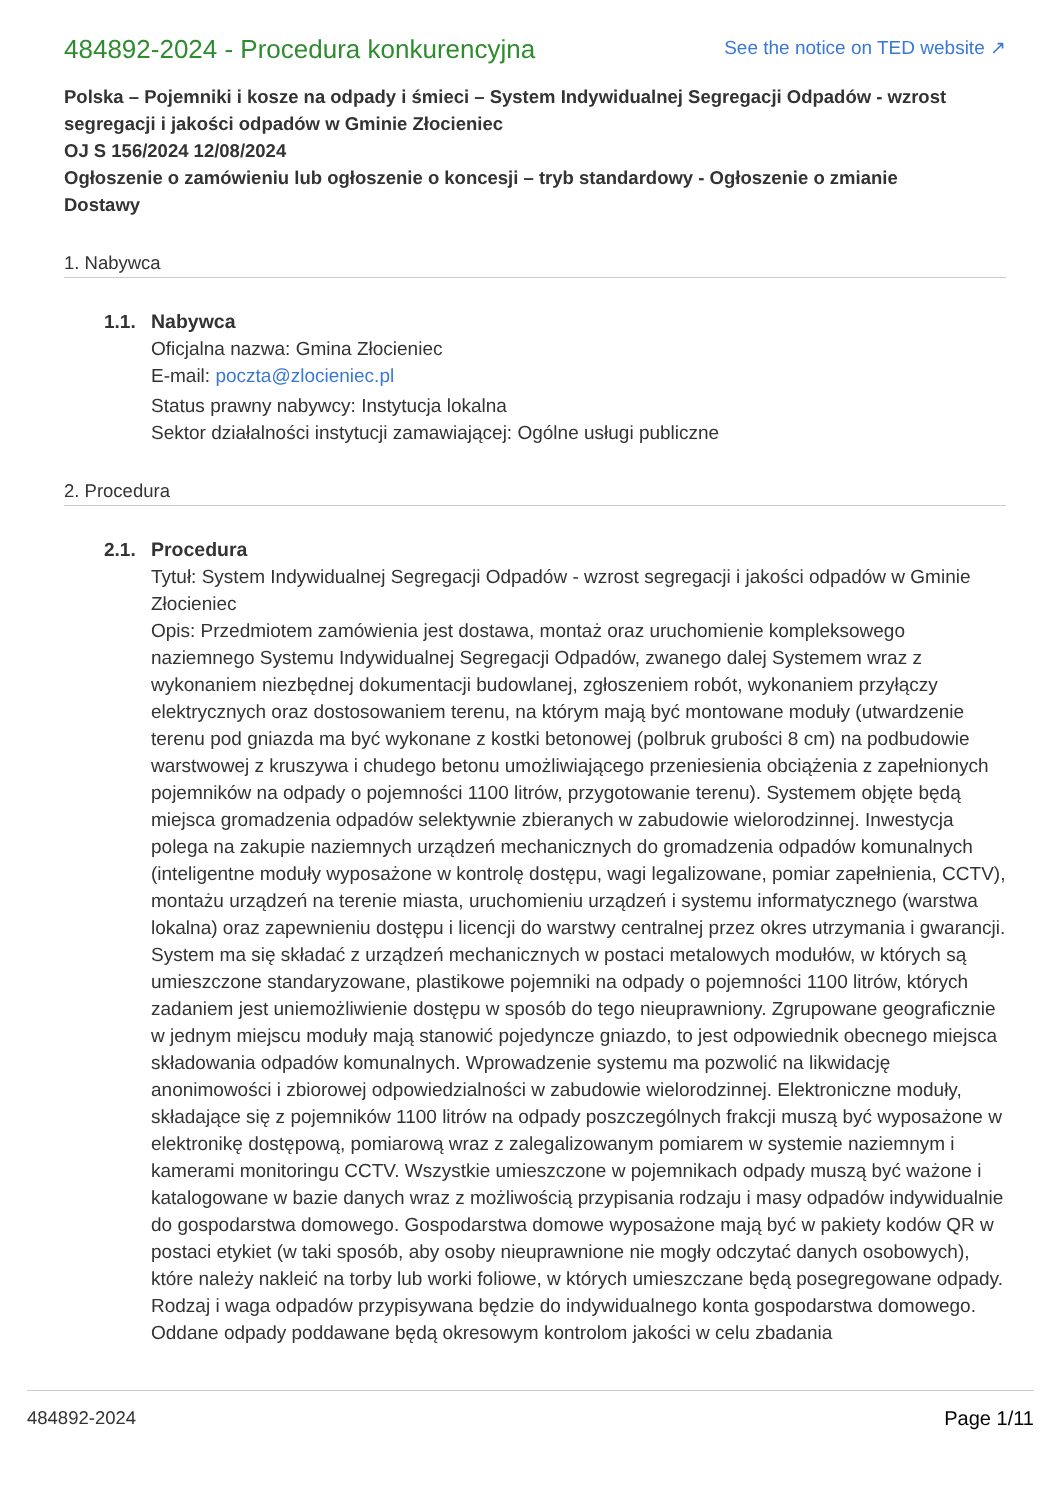484892-2024 - Procedura konkurencyjna
See the notice on TED website ↗
Polska – Pojemniki i kosze na odpady i śmieci – System Indywidualnej Segregacji Odpadów - wzrost segregacji i jakości odpadów w Gminie Złocieniec
OJ S 156/2024 12/08/2024
Ogłoszenie o zamówieniu lub ogłoszenie o koncesji – tryb standardowy - Ogłoszenie o zmianie
Dostawy
1. Nabywca
1.1. Nabywca
Oficjalna nazwa: Gmina Złocieniec
E-mail: poczta@zlocieniec.pl
Status prawny nabywcy: Instytucja lokalna
Sektor działalności instytucji zamawiającej: Ogólne usługi publiczne
2. Procedura
2.1. Procedura
Tytuł: System Indywidualnej Segregacji Odpadów - wzrost segregacji i jakości odpadów w Gminie Złocieniec
Opis: Przedmiotem zamówienia jest dostawa, montaż oraz uruchomienie kompleksowego naziemnego Systemu Indywidualnej Segregacji Odpadów, zwanego dalej Systemem wraz z wykonaniem niezbędnej dokumentacji budowlanej, zgłoszeniem robót, wykonaniem przyłączy elektrycznych oraz dostosowaniem terenu, na którym mają być montowane moduły (utwardzenie terenu pod gniazda ma być wykonane z kostki betonowej (polbruk grubości 8 cm) na podbudowie warstwowej z kruszywa i chudego betonu umożliwiającego przeniesienia obciążenia z zapełnionych pojemników na odpady o pojemności 1100 litrów, przygotowanie terenu). Systemem objęte będą miejsca gromadzenia odpadów selektywnie zbieranych w zabudowie wielorodzinnej. Inwestycja polega na zakupie naziemnych urządzeń mechanicznych do gromadzenia odpadów komunalnych (inteligentne moduły wyposażone w kontrolę dostępu, wagi legalizowane, pomiar zapełnienia, CCTV), montażu urządzeń na terenie miasta, uruchomieniu urządzeń i systemu informatycznego (warstwa lokalna) oraz zapewnieniu dostępu i licencji do warstwy centralnej przez okres utrzymania i gwarancji. System ma się składać z urządzeń mechanicznych w postaci metalowych modułów, w których są umieszczone standaryzowane, plastikowe pojemniki na odpady o pojemności 1100 litrów, których zadaniem jest uniemożliwienie dostępu w sposób do tego nieuprawniony. Zgrupowane geograficznie w jednym miejscu moduły mają stanowić pojedyncze gniazdo, to jest odpowiednik obecnego miejsca składowania odpadów komunalnych. Wprowadzenie systemu ma pozwolić na likwidację anonimowości i zbiorowej odpowiedzialności w zabudowie wielorodzinnej. Elektroniczne moduły, składające się z pojemników 1100 litrów na odpady poszczególnych frakcji muszą być wyposażone w elektronikę dostępową, pomiarową wraz z zalegalizowanym pomiarem w systemie naziemnym i kamerami monitoringu CCTV. Wszystkie umieszczone w pojemnikach odpady muszą być ważone i katalogowane w bazie danych wraz z możliwością przypisania rodzaju i masy odpadów indywidualnie do gospodarstwa domowego. Gospodarstwa domowe wyposażone mają być w pakiety kodów QR w postaci etykiet (w taki sposób, aby osoby nieuprawnione nie mogły odczytać danych osobowych), które należy nakleić na torby lub worki foliowe, w których umieszczane będą posegregowane odpady. Rodzaj i waga odpadów przypisywana będzie do indywidualnego konta gospodarstwa domowego. Oddane odpady poddawane będą okresowym kontrolom jakości w celu zbadania
484892-2024 Page 1/11